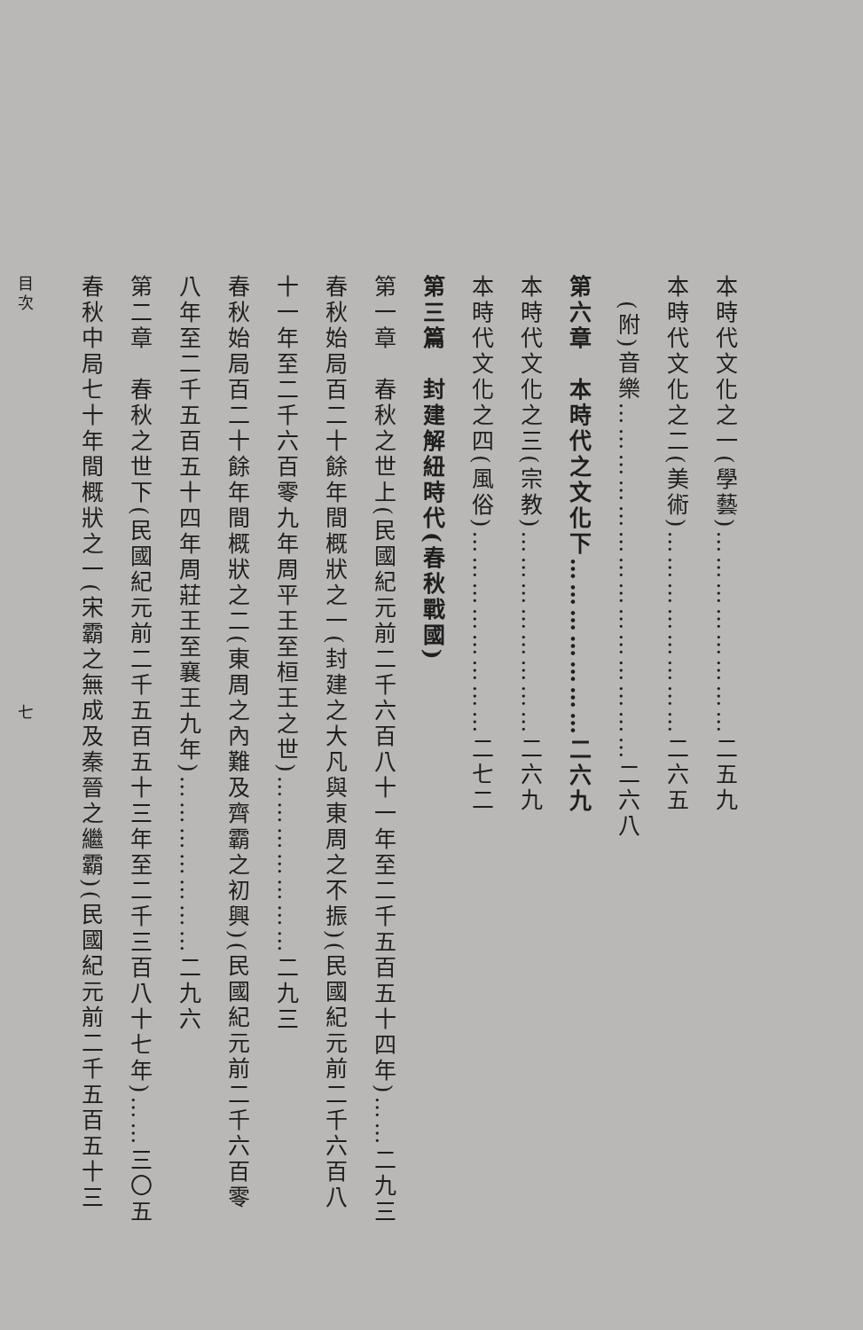本時代文化之一(學藝)……………………二五九
本時代文化之二(美術)……………………二六五
　(附)音樂……………………………………二六八
第六章　本時代之文化下…………………二六九
本時代文化之三(宗教)……………………二六九
本時代文化之四(風俗)……………………二七二
第三篇　封建解紐時代(春秋戰國)
第一章　春秋之世上(民國紀元前二千六百八十一年至二千五百五十四年)……二九三
春秋始局百二十餘年間概狀之一(封建之大凡與東周之不振)(民國紀元前二千六百八
十一年至二千六百零九年周平王至桓王之世)…………………二九三
春秋始局百二十餘年間概狀之二(東周之內難及齊霸之初興)(民國紀元前二千六百零
八年至二千五百五十四年周莊王至襄王九年)…………………二九六
第二章　春秋之世下(民國紀元前二千五百五十三年至二千三百八十七年)……三〇五
春秋中局七十年間概狀之一(宋霸之無成及秦晉之繼霸)(民國紀元前二千五百五十三
目次　　　　　　　　　　　　　　　　　　　　七